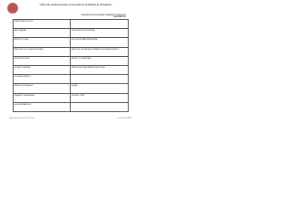"2020, Año del Bicentenario de la fundación del Estado de Chihuahua"
Comisión de Economía, Industria y Comercio
ASISTENCIA
| Fidel Pérez Romero | |
| Ayén Aguilar | Aurora Díaz Pérez/Ávila |
| Antonio Cortés | Aurora Olp Barría Armenta |
| Omar Alonso Holguín Carrasco | Municipio de Múzquiz Jefatura de Abastecimiento |
| Lucía Anchondo | Alberto Lomascnara |
| Gerardo Saldívar | Escuela Normal Abarrancado Autor |
| Fernando Muñoz | |
| Alberto Domínguez | Sergio |
| Alejandro Hernández | Roberto Ruiz |
| Lucerna Ramírez | |
Calle Libertad No. 9 Col. Centro Tel. 614 412 3200